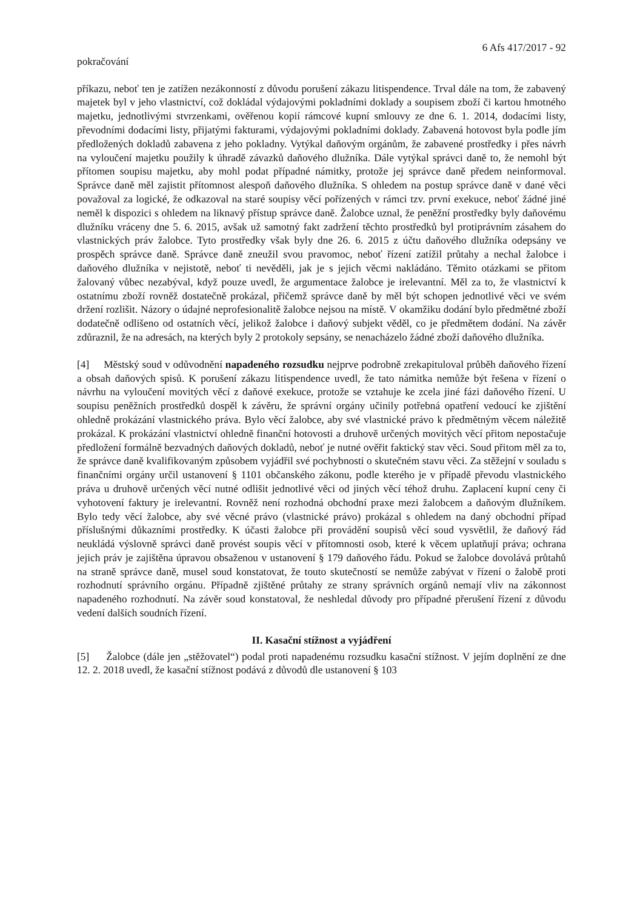6 Afs 417/2017 - 92
pokračování
příkazu, neboť ten je zatížen nezákonností z důvodu porušení zákazu litispendence. Trval dále na tom, že zabavený majetek byl v jeho vlastnictví, což dokládal výdajovými pokladními doklady a soupisem zboží či kartou hmotného majetku, jednotlivými stvrzenkami, ověřenou kopií rámcové kupní smlouvy ze dne 6. 1. 2014, dodacími listy, převodními dodacími listy, přijatými fakturami, výdajovými pokladními doklady. Zabavená hotovost byla podle jím předložených dokladů zabavena z jeho pokladny. Vytýkal daňovým orgánům, že zabavené prostředky i přes návrh na vyloučení majetku použily k úhradě závazků daňového dlužníka. Dále vytýkal správci daně to, že nemohl být přítomen soupisu majetku, aby mohl podat případné námitky, protože jej správce daně předem neinformoval. Správce daně měl zajistit přítomnost alespoň daňového dlužníka. S ohledem na postup správce daně v dané věci považoval za logické, že odkazoval na staré soupisy věcí pořízených v rámci tzv. první exekuce, neboť žádné jiné neměl k dispozici s ohledem na liknavý přístup správce daně. Žalobce uznal, že peněžní prostředky byly daňovému dlužníku vráceny dne 5. 6. 2015, avšak už samotný fakt zadržení těchto prostředků byl protiprávním zásahem do vlastnických práv žalobce. Tyto prostředky však byly dne 26. 6. 2015 z účtu daňového dlužníka odepsány ve prospěch správce daně. Správce daně zneužil svou pravomoc, neboť řízení zatížil průtahy a nechal žalobce i daňového dlužníka v nejistotě, neboť ti nevěděli, jak je s jejich věcmi nakládáno. Těmito otázkami se přitom žalovaný vůbec nezabýval, když pouze uvedl, že argumentace žalobce je irelevantní. Měl za to, že vlastnictví k ostatnímu zboží rovněž dostatečně prokázal, přičemž správce daně by měl být schopen jednotlivé věci ve svém držení rozlišit. Názory o údajné neprofesionalitě žalobce nejsou na místě. V okamžiku dodání bylo předmětné zboží dodatečně odlišeno od ostatních věcí, jelikož žalobce i daňový subjekt věděl, co je předmětem dodání. Na závěr zdůraznil, že na adresách, na kterých byly 2 protokoly sepsány, se nenacházelo žádné zboží daňového dlužníka.
[4] Městský soud v odůvodnění napadeného rozsudku nejprve podrobně zrekapituloval průběh daňového řízení a obsah daňových spisů. K porušení zákazu litispendence uvedl, že tato námitka nemůže být řešena v řízení o návrhu na vyloučení movitých věcí z daňové exekuce, protože se vztahuje ke zcela jiné fázi daňového řízení. U soupisu peněžních prostředků dospěl k závěru, že správní orgány učinily potřebná opatření vedoucí ke zjištění ohledně prokázání vlastnického práva. Bylo věcí žalobce, aby své vlastnické právo k předmětným věcem náležitě prokázal. K prokázání vlastnictví ohledně finanční hotovosti a druhově určených movitých věcí přitom nepostačuje předložení formálně bezvadných daňových dokladů, neboť je nutné ověřit faktický stav věci. Soud přitom měl za to, že správce daně kvalifikovaným způsobem vyjádřil své pochybnosti o skutečném stavu věci. Za stěžejní v souladu s finančními orgány určil ustanovení § 1101 občanského zákonu, podle kterého je v případě převodu vlastnického práva u druhově určených věcí nutné odlišit jednotlivé věci od jiných věcí téhož druhu. Zaplacení kupní ceny či vyhotovení faktury je irelevantní. Rovněž není rozhodná obchodní praxe mezi žalobcem a daňovým dlužníkem. Bylo tedy věcí žalobce, aby své věcné právo (vlastnické právo) prokázal s ohledem na daný obchodní případ příslušnými důkazními prostředky. K účasti žalobce při provádění soupisů věcí soud vysvětlil, že daňový řád neukládá výslovně správci daně provést soupis věcí v přítomnosti osob, které k věcem uplatňují práva; ochrana jejich práv je zajištěna úpravou obsaženou v ustanovení § 179 daňového řádu. Pokud se žalobce dovolává průtahů na straně správce daně, musel soud konstatovat, že touto skutečností se nemůže zabývat v řízení o žalobě proti rozhodnutí správního orgánu. Případně zjištěné průtahy ze strany správních orgánů nemají vliv na zákonnost napadeného rozhodnutí. Na závěr soud konstatoval, že neshledal důvody pro případné přerušení řízení z důvodu vedení dalších soudních řízení.
II. Kasační stížnost a vyjádření
[5] Žalobce (dále jen „stěžovatel“) podal proti napadenému rozsudku kasační stížnost. V jejím doplnění ze dne 12. 2. 2018 uvedl, že kasační stížnost podává z důvodů dle ustanovení § 103